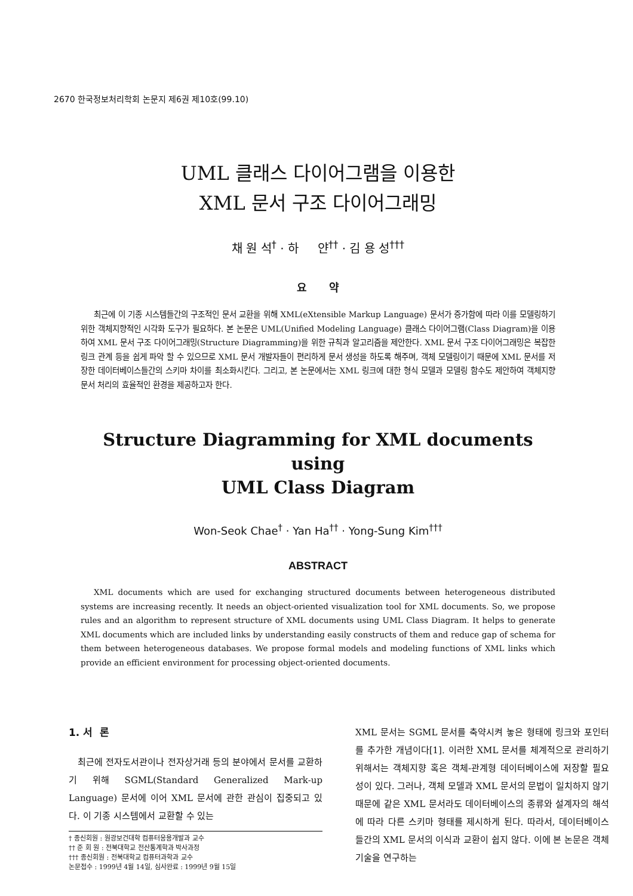2670 한국정보처리학회 논문지 제6권 제10호(99.10)
UML 클래스 다이어그램을 이용한
XML 문서 구조 다이어그래밍
채 원 석<sup>†</sup> · 하 얀<sup>††</sup> · 김 용 성<sup>†††</sup>
요 약
최근에 이 기종 시스템들간의 구조적인 문서 교환을 위해 XML(eXtensible Markup Language) 문서가 증가함에 따라 이를 모델링하기 위한 객체지향적인 시각화 도구가 필요하다. 본 논문은 UML(Unified Modeling Language) 클래스 다이어그램(Class Diagram)을 이용하여 XML 문서 구조 다이어그래밍(Structure Diagramming)을 위한 규칙과 알고리즘을 제안한다. XML 문서 구조 다이어그래밍은 복잡한 링크 관계 등을 쉽게 파악 할 수 있으므로 XML 문서 개발자들이 편리하게 문서 생성을 하도록 해주며, 객체 모델링이기 때문에 XML 문서를 저장한 데이터베이스들간의 스키마 차이를 최소화시킨다. 그리고, 본 논문에서는 XML 링크에 대한 형식 모델과 모델링 함수도 제안하여 객체지향 문서 처리의 효율적인 환경을 제공하고자 한다.
Structure Diagramming for XML documents using
UML Class Diagram
Won-Seok Chae<sup>†</sup> · Yan Ha<sup>††</sup> · Yong-Sung Kim<sup>†††</sup>
ABSTRACT
XML documents which are used for exchanging structured documents between heterogeneous distributed systems are increasing recently. It needs an object-oriented visualization tool for XML documents. So, we propose rules and an algorithm to represent structure of XML documents using UML Class Diagram. It helps to generate XML documents which are included links by understanding easily constructs of them and reduce gap of schema for them between heterogeneous databases. We propose formal models and modeling functions of XML links which provide an efficient environment for processing object-oriented documents.
1. 서 론
최근에 전자도서관이나 전자상거래 등의 분야에서 문서를 교환하기 위해 SGML(Standard Generalized Mark-up Language) 문서에 이어 XML 문서에 관한 관심이 집중되고 있다. 이 기종 시스템에서 교환할 수 있는
† 종신회원 : 원광보건대학 컴퓨터응용개발과 교수
†† 준 회 원 : 전북대학교 전산통계학과 박사과정
††† 종신회원 : 전북대학교 컴퓨터과학과 교수
논문접수 : 1999년 4월 14일, 심사완료 : 1999년 9월 15일
XML 문서는 SGML 문서를 축약시켜 놓은 형태에 링크와 포인터를 추가한 개념이다[1]. 이러한 XML 문서를 체계적으로 관리하기 위해서는 객체지향 혹은 객체-관계형 데이터베이스에 저장할 필요성이 있다. 그러나, 객체 모델과 XML 문서의 문법이 일치하지 않기 때문에 같은 XML 문서라도 데이터베이스의 종류와 설계자의 해석에 따라 다른 스키마 형태를 제시하게 된다. 따라서, 데이터베이스들간의 XML 문서의 이식과 교환이 쉽지 않다. 이에 본 논문은 객체 기술을 연구하는